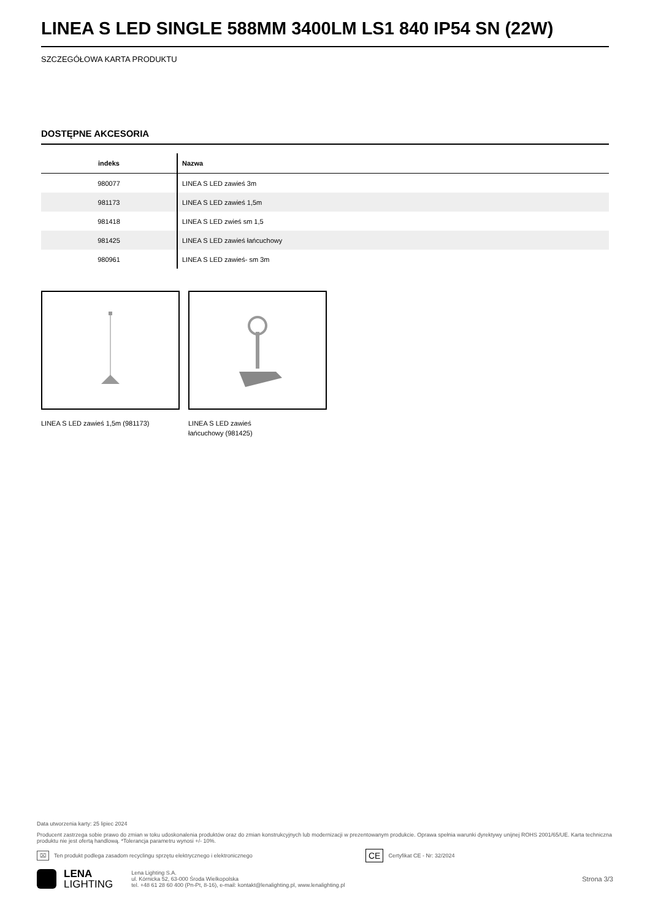LINEA S LED SINGLE 588MM 3400LM LS1 840 IP54 SN (22W)
SZCZEGÓŁOWA KARTA PRODUKTU
DOSTĘPNE AKCESORIA
| indeks | Nazwa |
| --- | --- |
| 980077 | LINEA S LED zawieś 3m |
| 981173 | LINEA S LED zawieś 1,5m |
| 981418 | LINEA S LED zwieś sm 1,5 |
| 981425 | LINEA S LED zawieś łańcuchowy |
| 980961 | LINEA S LED zawieś- sm 3m |
LINEA S LED zawieś 1,5m (981173) LINEA S LED zawieś
łańcuchowy (981425)
Data utworzenia karty: 25 lipiec 2024
Producent zastrzega sobie prawo do zmian w toku udoskonalenia produktów oraz do zmian konstrukcyjnych lub modernizacji w prezentowanym produkcie. Oprawa spełnia warunki dyrektywy unijnej ROHS 2001/65/UE. Karta techniczna produktu nie jest ofertą handlową. *Tolerancja parametru wynosi +/- 10%.
⌧ Ten produkt podlega zasadom recyclingu sprzętu elektrycznego i elektronicznego CE Certyfikat CE - Nr: 32/2024
LENA
LIGHTING
Lena Lighting S.A.
ul. Kórnicka 52, 63-000 Środa Wielkopolska
tel. +48 61 28 60 400 (Pn-Pt, 8-16), e-mail: kontakt@lenalighting.pl, www.lenalighting.pl
Strona 3/3